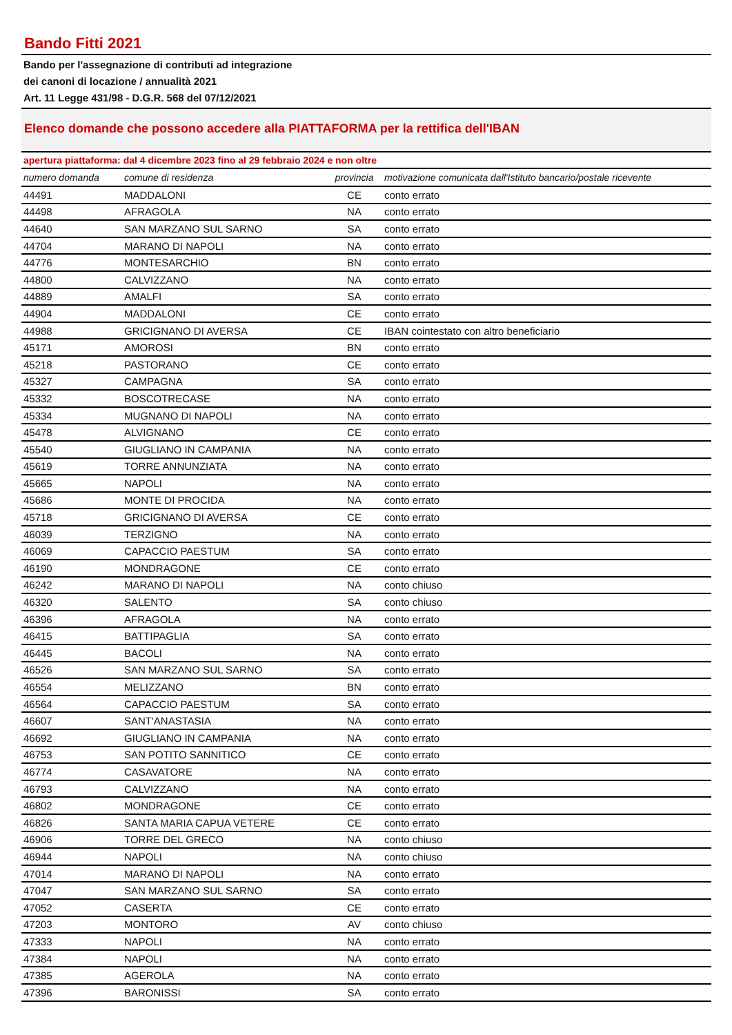Bando Fitti 2021
Bando per l'assegnazione di contributi ad integrazione
dei canoni di locazione / annualità 2021
Art. 11 Legge 431/98 - D.G.R. 568 del 07/12/2021
Elenco domande che possono accedere alla PIATTAFORMA per la rettifica dell'IBAN
apertura piattaforma: dal 4 dicembre 2023 fino al 29 febbraio 2024 e non oltre
| numero domanda | comune di residenza | provincia | motivazione comunicata dall'Istituto bancario/postale ricevente |
| --- | --- | --- | --- |
| 44491 | MADDALONI | CE | conto errato |
| 44498 | AFRAGOLA | NA | conto errato |
| 44640 | SAN MARZANO SUL SARNO | SA | conto errato |
| 44704 | MARANO DI NAPOLI | NA | conto errato |
| 44776 | MONTESARCHIO | BN | conto errato |
| 44800 | CALVIZZANO | NA | conto errato |
| 44889 | AMALFI | SA | conto errato |
| 44904 | MADDALONI | CE | conto errato |
| 44988 | GRICIGNANO DI AVERSA | CE | IBAN cointestato con altro beneficiario |
| 45171 | AMOROSI | BN | conto errato |
| 45218 | PASTORANO | CE | conto errato |
| 45327 | CAMPAGNA | SA | conto errato |
| 45332 | BOSCOTRECASE | NA | conto errato |
| 45334 | MUGNANO DI NAPOLI | NA | conto errato |
| 45478 | ALVIGNANO | CE | conto errato |
| 45540 | GIUGLIANO IN CAMPANIA | NA | conto errato |
| 45619 | TORRE ANNUNZIATA | NA | conto errato |
| 45665 | NAPOLI | NA | conto errato |
| 45686 | MONTE DI PROCIDA | NA | conto errato |
| 45718 | GRICIGNANO DI AVERSA | CE | conto errato |
| 46039 | TERZIGNO | NA | conto errato |
| 46069 | CAPACCIO PAESTUM | SA | conto errato |
| 46190 | MONDRAGONE | CE | conto errato |
| 46242 | MARANO DI NAPOLI | NA | conto chiuso |
| 46320 | SALENTO | SA | conto chiuso |
| 46396 | AFRAGOLA | NA | conto errato |
| 46415 | BATTIPAGLIA | SA | conto errato |
| 46445 | BACOLI | NA | conto errato |
| 46526 | SAN MARZANO SUL SARNO | SA | conto errato |
| 46554 | MELIZZANO | BN | conto errato |
| 46564 | CAPACCIO PAESTUM | SA | conto errato |
| 46607 | SANT'ANASTASIA | NA | conto errato |
| 46692 | GIUGLIANO IN CAMPANIA | NA | conto errato |
| 46753 | SAN POTITO SANNITICO | CE | conto errato |
| 46774 | CASAVATORE | NA | conto errato |
| 46793 | CALVIZZANO | NA | conto errato |
| 46802 | MONDRAGONE | CE | conto errato |
| 46826 | SANTA MARIA CAPUA VETERE | CE | conto errato |
| 46906 | TORRE DEL GRECO | NA | conto chiuso |
| 46944 | NAPOLI | NA | conto chiuso |
| 47014 | MARANO DI NAPOLI | NA | conto errato |
| 47047 | SAN MARZANO SUL SARNO | SA | conto errato |
| 47052 | CASERTA | CE | conto errato |
| 47203 | MONTORO | AV | conto chiuso |
| 47333 | NAPOLI | NA | conto errato |
| 47384 | NAPOLI | NA | conto errato |
| 47385 | AGEROLA | NA | conto errato |
| 47396 | BARONISSI | SA | conto errato |